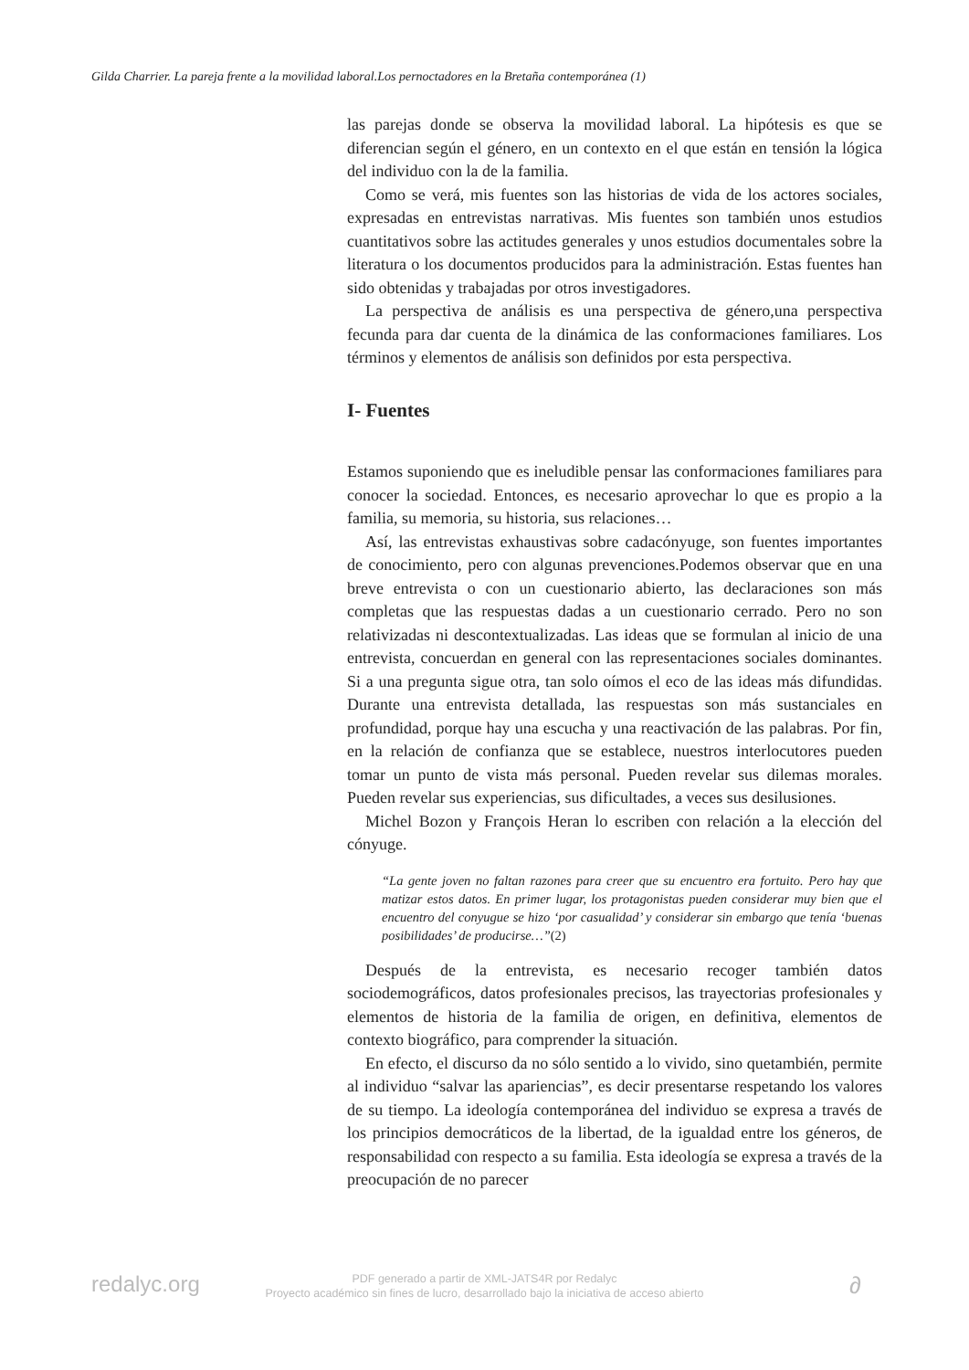Gilda Charrier. La pareja frente a la movilidad laboral.Los pernoctadores en la Bretaña contemporánea (1)
las parejas donde se observa la movilidad laboral. La hipótesis es que se diferencian según el género, en un contexto en el que están en tensión la lógica del individuo con la de la familia.
Como se verá, mis fuentes son las historias de vida de los actores sociales, expresadas en entrevistas narrativas. Mis fuentes son también unos estudios cuantitativos sobre las actitudes generales y unos estudios documentales sobre la literatura o los documentos producidos para la administración. Estas fuentes han sido obtenidas y trabajadas por otros investigadores.
La perspectiva de análisis es una perspectiva de género,una perspectiva fecunda para dar cuenta de la dinámica de las conformaciones familiares. Los términos y elementos de análisis son definidos por esta perspectiva.
I- Fuentes
Estamos suponiendo que es ineludible pensar las conformaciones familiares para conocer la sociedad. Entonces, es necesario aprovechar lo que es propio a la familia, su memoria, su historia, sus relaciones…
Así, las entrevistas exhaustivas sobre cadacónyuge, son fuentes importantes de conocimiento, pero con algunas prevenciones.Podemos observar que en una breve entrevista o con un cuestionario abierto, las declaraciones son más completas que las respuestas dadas a un cuestionario cerrado. Pero no son relativizadas ni descontextualizadas. Las ideas que se formulan al inicio de una entrevista, concuerdan en general con las representaciones sociales dominantes. Si a una pregunta sigue otra, tan solo oímos el eco de las ideas más difundidas. Durante una entrevista detallada, las respuestas son más sustanciales en profundidad, porque hay una escucha y una reactivación de las palabras. Por fin, en la relación de confianza que se establece, nuestros interlocutores pueden tomar un punto de vista más personal. Pueden revelar sus dilemas morales. Pueden revelar sus experiencias, sus dificultades, a veces sus desilusiones.
Michel Bozon y François Heran lo escriben con relación a la elección del cónyuge.
“La gente joven no faltan razones para creer que su encuentro era fortuito. Pero hay que matizar estos datos. En primer lugar, los protagonistas pueden considerar muy bien que el encuentro del conyugue se hizo ‘por casualidad’ y considerar sin embargo que tenía ‘buenas posibilidades’ de producirse…”(2)
Después de la entrevista, es necesario recoger también datos sociodemográficos, datos profesionales precisos, las trayectorias profesionales y elementos de historia de la familia de origen, en definitiva, elementos de contexto biográfico, para comprender la situación.
En efecto, el discurso da no sólo sentido a lo vivido, sino quetambién, permite al individuo “salvar las apariencias”, es decir presentarse respetando los valores de su tiempo. La ideología contemporánea del individuo se expresa a través de los principios democráticos de la libertad, de la igualdad entre los géneros, de responsabilidad con respecto a su familia. Esta ideología se expresa a través de la preocupación de no parecer
redalyc.org
PDF generado a partir de XML-JATS4R por Redalyc
Proyecto académico sin fines de lucro, desarrollado bajo la iniciativa de acceso abierto
∂